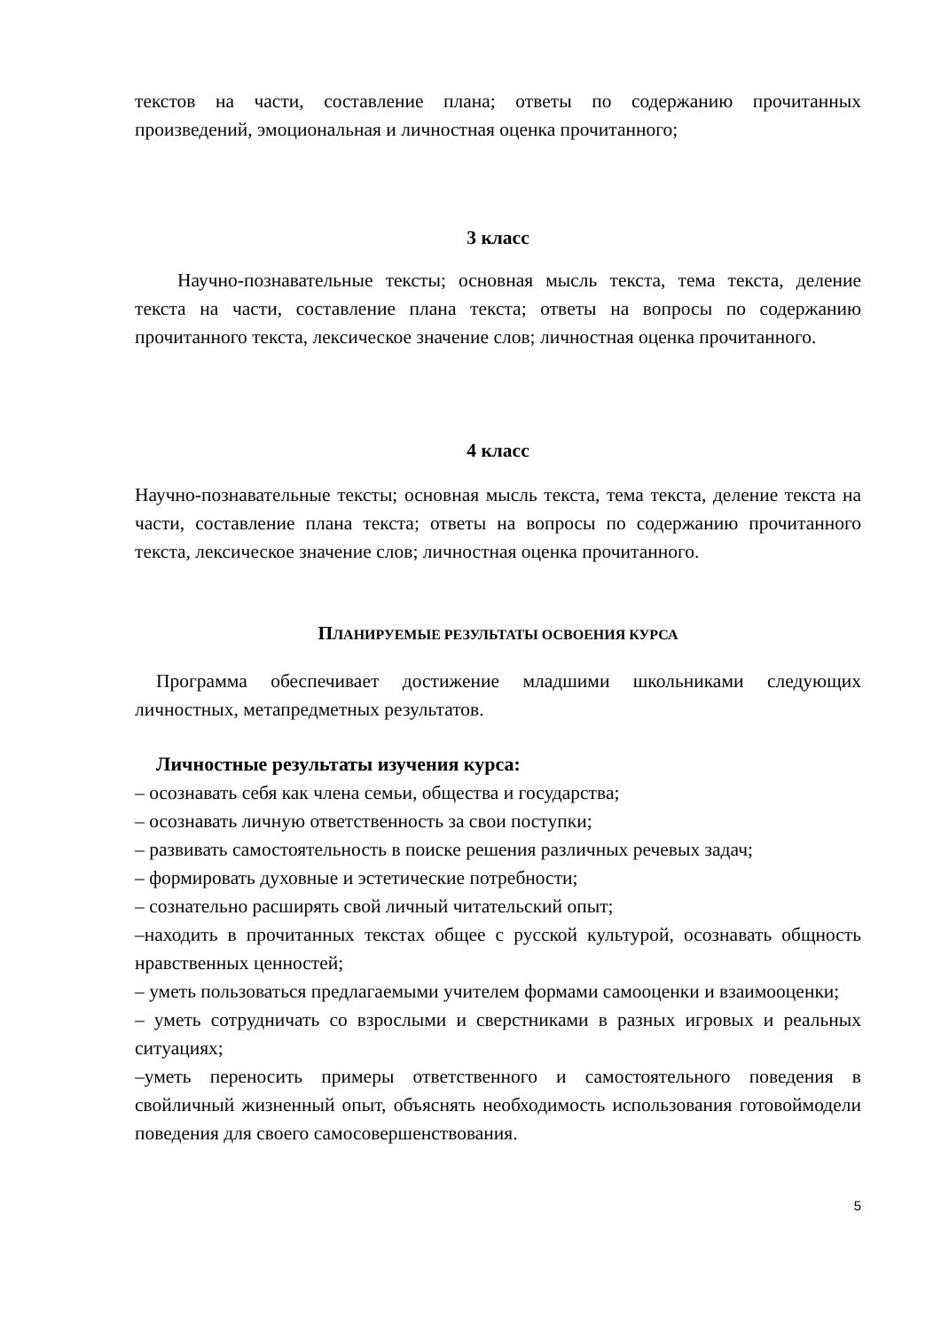текстов на части, составление плана; ответы по содержанию прочитанных произведений, эмоциональная и личностная оценка прочитанного;
3 класс
Научно-познавательные тексты; основная мысль текста, тема текста, деление текста на части, составление плана текста; ответы на вопросы по содержанию прочитанного текста, лексическое значение слов; личностная оценка прочитанного.
4 класс
Научно-познавательные тексты; основная мысль текста, тема текста, деление текста на части, составление плана текста; ответы на вопросы по содержанию прочитанного текста, лексическое значение слов; личностная оценка прочитанного.
ПЛАНИРУЕМЫЕ РЕЗУЛЬТАТЫ ОСВОЕНИЯ КУРСА
Программа обеспечивает достижение младшими школьниками следующих личностных, метапредметных результатов.
Личностные результаты изучения курса:
– осознавать себя как члена семьи, общества и государства;
– осознавать личную ответственность за свои поступки;
– развивать самостоятельность в поиске решения различных речевых задач;
– формировать духовные и эстетические потребности;
– сознательно расширять свой личный читательский опыт;
–находить в прочитанных текстах общее с русской культурой, осознавать общность нравственных ценностей;
– уметь пользоваться предлагаемыми учителем формами самооценки и взаимооценки;
– уметь сотрудничать со взрослыми и сверстниками в разных игровых и реальных ситуациях;
–уметь переносить примеры ответственного и самостоятельного поведения в свойличный жизненный опыт, объяснять необходимость использования готовоймодели поведения для своего самосовершенствования.
5